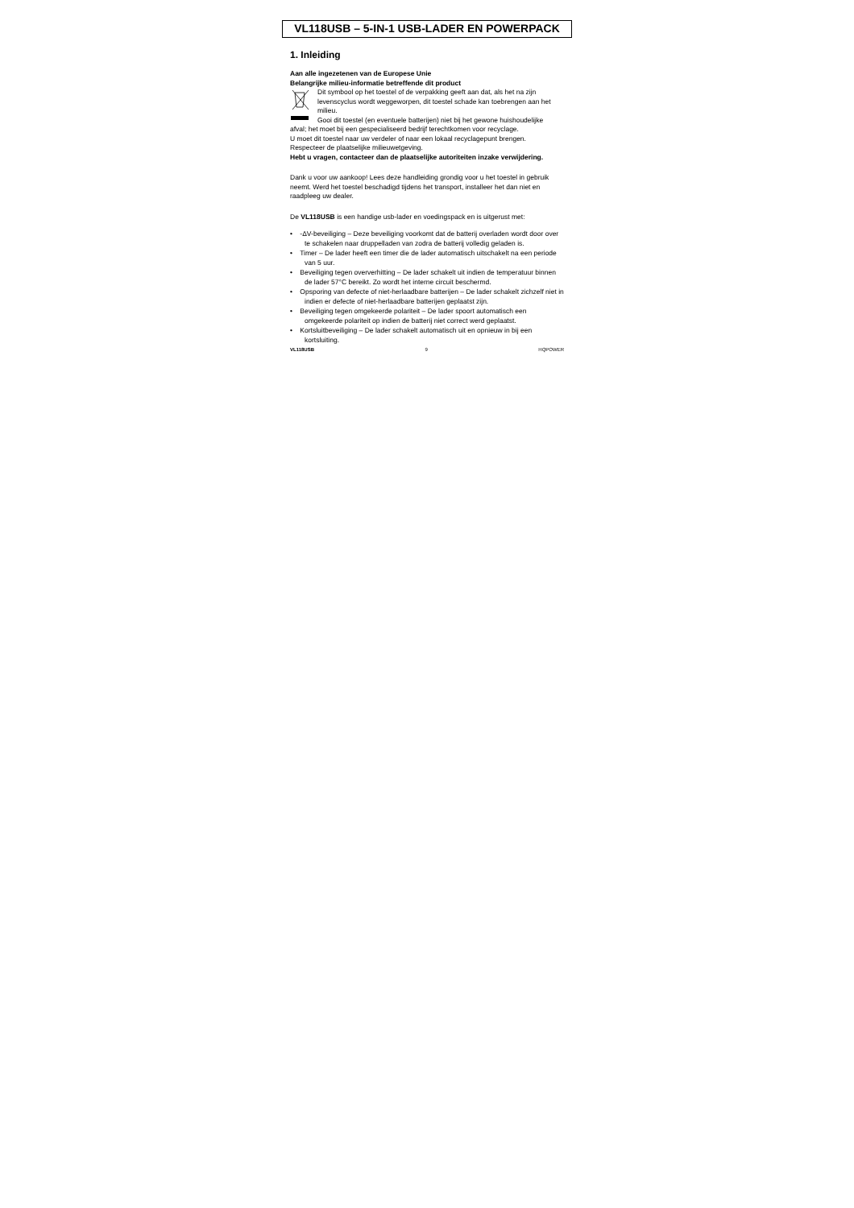VL118USB – 5-IN-1 USB-LADER EN POWERPACK
1. Inleiding
Aan alle ingezetenen van de Europese Unie
Belangrijke milieu-informatie betreffende dit product
Dit symbool op het toestel of de verpakking geeft aan dat, als het na zijn levenscyclus wordt weggeworpen, dit toestel schade kan toebrengen aan het milieu.
Gooi dit toestel (en eventuele batterijen) niet bij het gewone huishoudelijke
afval; het moet bij een gespecialiseerd bedrijf terechtkomen voor recyclage.
U moet dit toestel naar uw verdeler of naar een lokaal recyclagepunt brengen.
Respecteer de plaatselijke milieuwetgeving.
Hebt u vragen, contacteer dan de plaatselijke autoriteiten inzake verwijdering.
Dank u voor uw aankoop! Lees deze handleiding grondig voor u het toestel in gebruik neemt. Werd het toestel beschadigd tijdens het transport, installeer het dan niet en raadpleeg uw dealer.
De VL118USB is een handige usb-lader en voedingspack en is uitgerust met:
• -ΔV-beveiliging – Deze beveiliging voorkomt dat de batterij overladen wordt door over te schakelen naar druppelladen van zodra de batterij volledig geladen is.
• Timer – De lader heeft een timer die de lader automatisch uitschakelt na een periode van 5 uur.
• Beveiliging tegen oververhitting – De lader schakelt uit indien de temperatuur binnen de lader 57°C bereikt. Zo wordt het interne circuit beschermd.
• Opsporing van defecte of niet-herlaadbare batterijen – De lader schakelt zichzelf niet in indien er defecte of niet-herlaadbare batterijen geplaatst zijn.
• Beveiliging tegen omgekeerde polariteit – De lader spoort automatisch een omgekeerde polariteit op indien de batterij niet correct werd geplaatst.
• Kortsluitbeveiliging – De lader schakelt automatisch uit en opnieuw in bij een kortsluiting.
VL118USB 9 HQPOWER